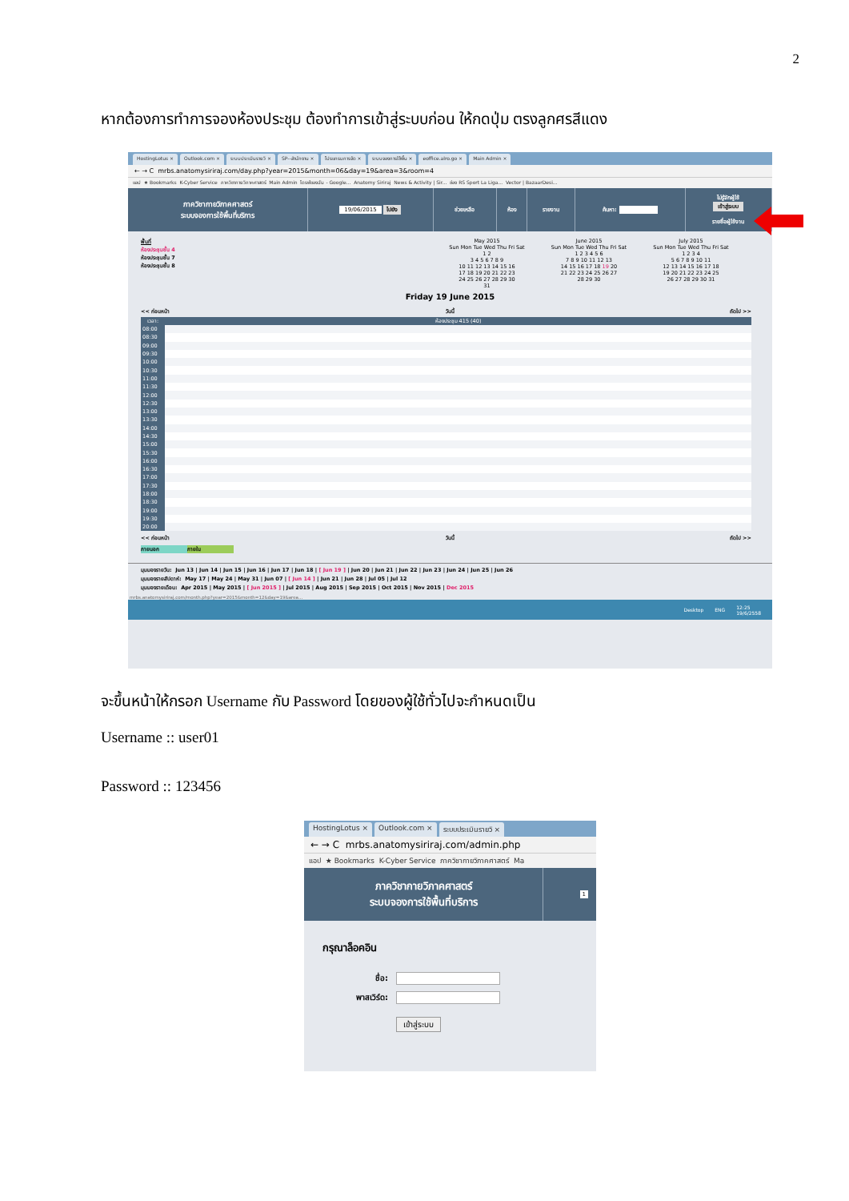2
หากต้องการทำการจองห้องประชุม ต้องทำการเข้าสู่ระบบก่อน ให้กดปุ่ม ตรงลูกศรสีแดง
HostingLotus × Outlook.com × ระบบประเมินรายวิ × SP--สำนักงาน × โปรแกรมการจัด × ระบบจองการใช้พื้น × eoffice.alro.go × Main Admin ×
← → C mrbs.anatomysiriraj.com/day.php?year=2015&month=06&day=19&area=3&room=4
แอป ★ Bookmarks K-Cyber Service ภาควิชากายวิภาคศาสตร์ Main Admin ไดรฟ์ของฉัน - Google... Anatomy Siriraj News & Activity | Sir... ช่อง RS Sport La Liga... Vector | BazaarDesi...
ภาควิชากายวิภาคศาสตร์
ระบบจองการใช้พื้นที่บริการ
19/06/2015 ไปยัง ช่วยเหลือ ห้อง รายงาน ค้นหา:
ไม่รู้จักผู้ใช้
เข้าสู่ระบบ
รายชื่อผู้ใช้งาน
พื้นที่
ห้องประชุมชั้น 4
ห้องประชุมชั้น 7
ห้องประชุมชั้น 8
May 2015
Sun Mon Tue Wed Thu Fri Sat
1 2
3 4 5 6 7 8 9
10 11 12 13 14 15 16
17 18 19 20 21 22 23
24 25 26 27 28 29 30
31
June 2015
Sun Mon Tue Wed Thu Fri Sat
1 2 3 4 5 6
7 8 9 10 11 12 13
14 15 16 17 18 19 20
21 22 23 24 25 26 27
28 29 30
July 2015
Sun Mon Tue Wed Thu Fri Sat
1 2 3 4
5 6 7 8 9 10 11
12 13 14 15 16 17 18
19 20 21 22 23 24 25
26 27 28 29 30 31
Friday 19 June 2015
<< ก่อนหน้า วันนี้ ถัดไป >>
| เวลา: | ห้องประชุม 415 (40) |
| --- | --- |
| 08:00 | |
| 08:30 | |
| 09:00 | |
| 09:30 | |
| 10:00 | |
| 10:30 | |
| 11:00 | |
| 11:30 | |
| 12:00 | |
| 12:30 | |
| 13:00 | |
| 13:30 | |
| 14:00 | |
| 14:30 | |
| 15:00 | |
| 15:30 | |
| 16:00 | |
| 16:30 | |
| 17:00 | |
| 17:30 | |
| 18:00 | |
| 18:30 | |
| 19:00 | |
| 19:30 | |
| 20:00 | |
<< ก่อนหน้า วันนี้ ถัดไป >>
ภายนอก ภายใน
มุมมองรายวัน: Jun 13 | Jun 14 | Jun 15 | Jun 16 | Jun 17 | Jun 18 | [ Jun 19 ] | Jun 20 | Jun 21 | Jun 22 | Jun 23 | Jun 24 | Jun 25 | Jun 26
มุมมองรายสัปดาห์: May 17 | May 24 | May 31 | Jun 07 | [ Jun 14 ] | Jun 21 | Jun 28 | Jul 05 | Jul 12
มุมมองรายเดือน: Apr 2015 | May 2015 | [ Jun 2015 ] | Jul 2015 | Aug 2015 | Sep 2015 | Oct 2015 | Nov 2015 | Dec 2015
mrbs.anatomysiriraj.com/month.php?year=2015&month=12&day=19&area...
Desktop ENG 12:25
19/6/2558
จะขึ้นหน้าให้กรอก Username กับ Password โดยของผู้ใช้ทั่วไปจะกำหนดเป็น
Username :: user01
Password :: 123456
HostingLotus × Outlook.com × ระบบประเมินรายวิ ×
← → C mrbs.anatomysiriraj.com/admin.php
แอป ★ Bookmarks K-Cyber Service ภาควิชากายวิภาคศาสตร์ Ma
ภาควิชากายวิภาคศาสตร์
ระบบจองการใช้พื้นที่บริการ
1
กรุณาล็อคอิน
ชื่อ:
พาสเวิร์ด:
เข้าสู่ระบบ